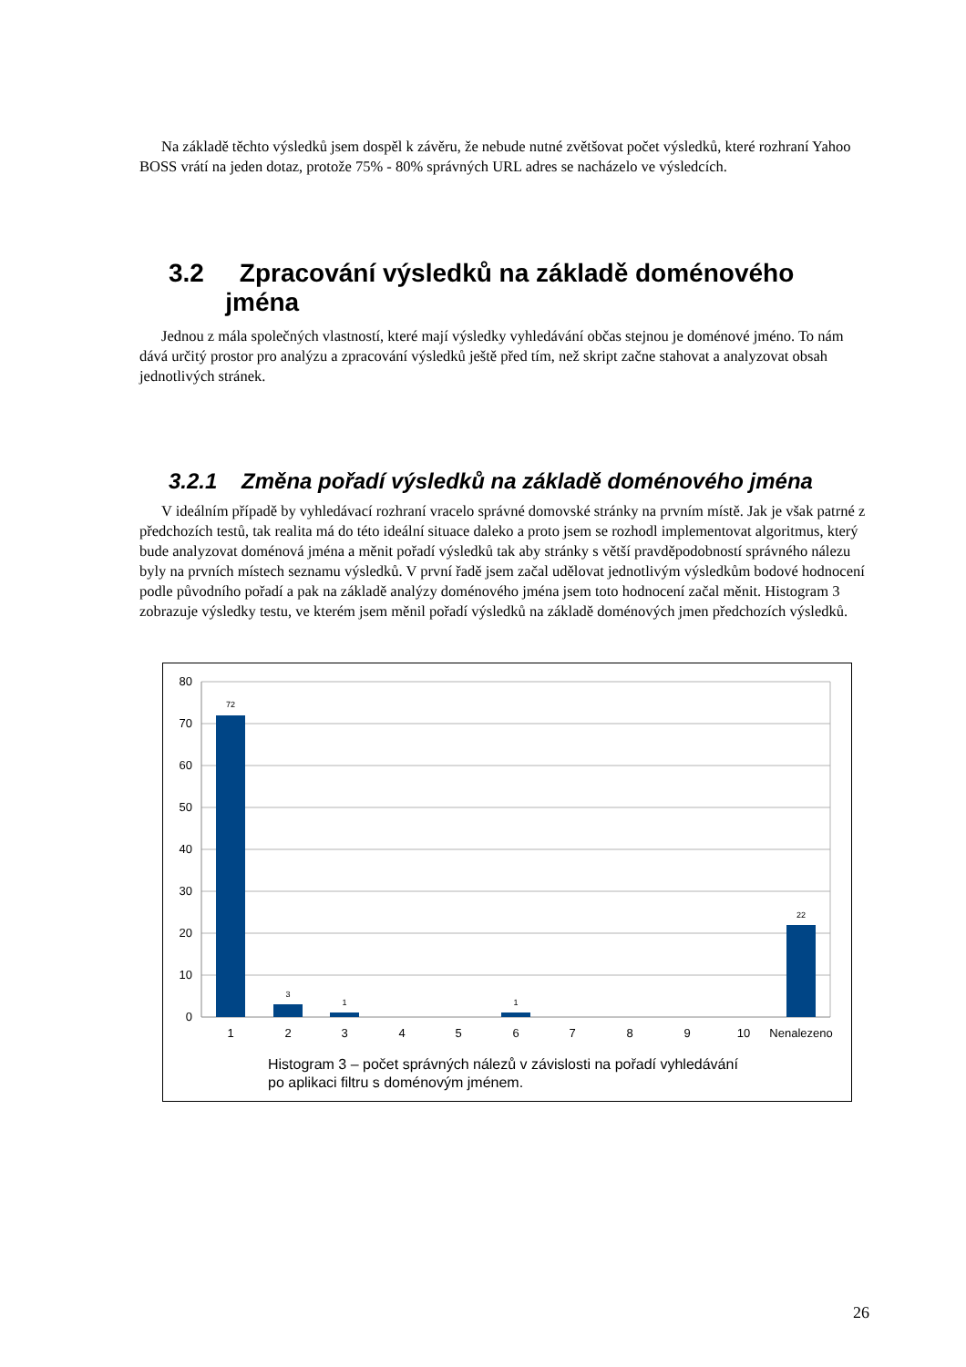Na základě těchto výsledků jsem dospěl k závěru, že nebude nutné zvětšovat počet výsledků, které rozhraní Yahoo BOSS vrátí na jeden dotaz, protože 75% - 80% správných URL adres se nacházelo ve výsledcích.
3.2 Zpracování výsledků na základě doménového
jména
Jednou z mála společných vlastností, které mají výsledky vyhledávání občas stejnou je doménové jméno. To nám dává určitý prostor pro analýzu a zpracování výsledků ještě před tím, než skript začne stahovat a analyzovat obsah jednotlivých stránek.
3.2.1 Změna pořadí výsledků na základě doménového jména
V ideálním případě by vyhledávací rozhraní vracelo správné domovské stránky na prvním místě. Jak je však patrné z předchozích testů, tak realita má do této ideální situace daleko a proto jsem se rozhodl implementovat algoritmus, který bude analyzovat doménová jména a měnit pořadí výsledků tak aby stránky s větší pravděpodobností správného nálezu byly na prvních místech seznamu výsledků. V první řadě jsem začal udělovat jednotlivým výsledkům bodové hodnocení podle původního pořadí a pak na základě analýzy doménového jména jsem toto hodnocení začal měnit. Histogram 3 zobrazuje výsledky testu, ve kterém jsem měnil pořadí výsledků na základě doménových jmen předchozích výsledků.
80
70
60
50
40
30
20
10
0
72
3
1
1
22
1
2
3
4
5
6
7
8
9
10
Nenalezeno
Histogram 3 – počet správných nálezů v závislosti na pořadí vyhledávání
po aplikaci filtru s doménovým jménem.
26